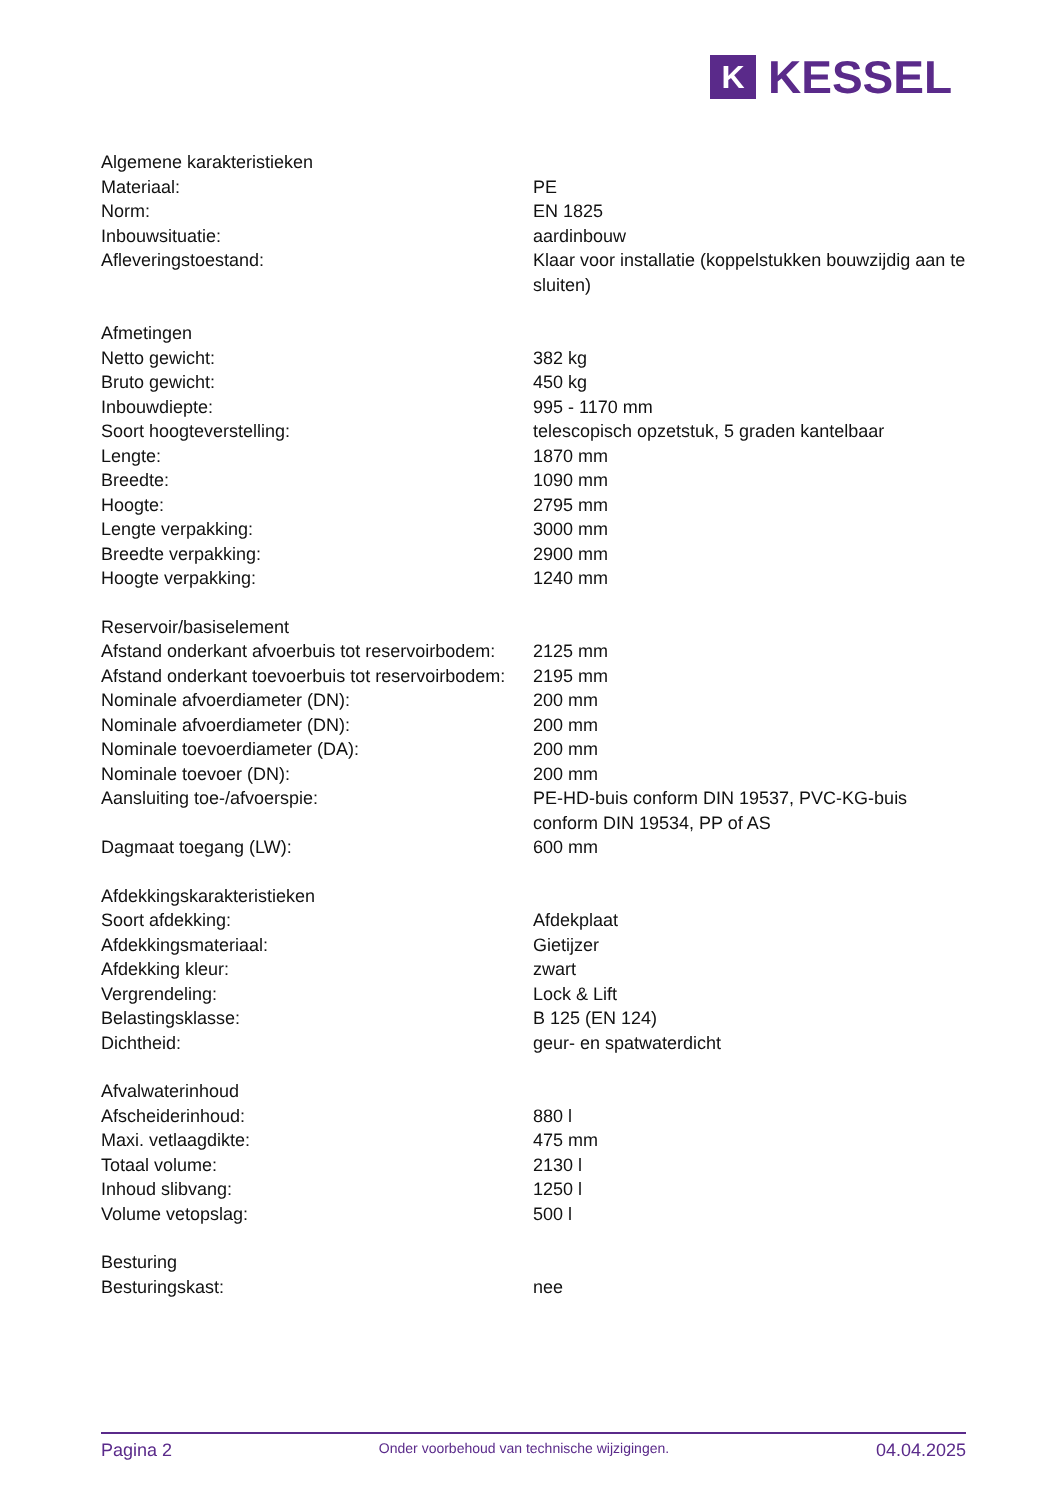K
KESSEL
| Algemene karakteristieken | |
| Materiaal: | PE |
| Norm: | EN 1825 |
| Inbouwsituatie: | aardinbouw |
| Afleveringstoestand: | Klaar voor installatie (koppelstukken bouwzijdig aan te sluiten) |
| Afmetingen | |
| Netto gewicht: | 382 kg |
| Bruto gewicht: | 450 kg |
| Inbouwdiepte: | 995 - 1170 mm |
| Soort hoogteverstelling: | telescopisch opzetstuk, 5 graden kantelbaar |
| Lengte: | 1870 mm |
| Breedte: | 1090 mm |
| Hoogte: | 2795 mm |
| Lengte verpakking: | 3000 mm |
| Breedte verpakking: | 2900 mm |
| Hoogte verpakking: | 1240 mm |
| Reservoir/basiselement | |
| Afstand onderkant afvoerbuis tot reservoirbodem: | 2125 mm |
| Afstand onderkant toevoerbuis tot reservoirbodem: | 2195 mm |
| Nominale afvoerdiameter (DN): | 200 mm |
| Nominale afvoerdiameter (DN): | 200 mm |
| Nominale toevoerdiameter (DA): | 200 mm |
| Nominale toevoer (DN): | 200 mm |
| Aansluiting toe-/afvoerspie: | PE-HD-buis conform DIN 19537, PVC-KG-buis conform DIN 19534, PP of AS |
| Dagmaat toegang (LW): | 600 mm |
| Afdekkingskarakteristieken | |
| Soort afdekking: | Afdekplaat |
| Afdekkingsmateriaal: | Gietijzer |
| Afdekking kleur: | zwart |
| Vergrendeling: | Lock & Lift |
| Belastingsklasse: | B 125 (EN 124) |
| Dichtheid: | geur- en spatwaterdicht |
| Afvalwaterinhoud | |
| Afscheiderinhoud: | 880 l |
| Maxi. vetlaagdikte: | 475 mm |
| Totaal volume: | 2130 l |
| Inhoud slibvang: | 1250 l |
| Volume vetopslag: | 500 l |
| Besturing | |
| Besturingskast: | nee |
Pagina 2 Onder voorbehoud van technische wijzigingen. 04.04.2025